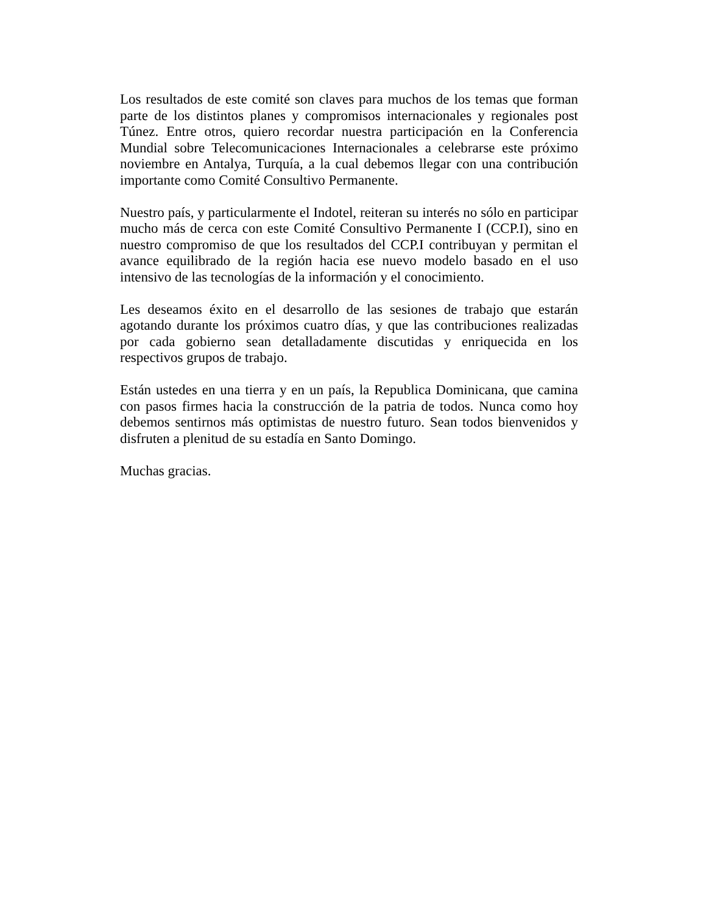Los resultados de este comité son claves para muchos de los temas que forman parte de los distintos planes y compromisos internacionales y regionales post Túnez. Entre otros, quiero recordar nuestra participación en la Conferencia Mundial sobre Telecomunicaciones Internacionales a celebrarse este próximo noviembre en Antalya, Turquía, a la cual debemos llegar con una contribución importante como Comité Consultivo Permanente.
Nuestro país, y particularmente el Indotel, reiteran su interés no sólo en participar mucho más de cerca con este Comité Consultivo Permanente I (CCP.I), sino en nuestro compromiso de que los resultados del CCP.I contribuyan y permitan el avance equilibrado de la región hacia ese nuevo modelo basado en el uso intensivo de las tecnologías de la información y el conocimiento.
Les deseamos éxito en el desarrollo de las sesiones de trabajo que estarán agotando durante los próximos cuatro días, y que las contribuciones realizadas por cada gobierno sean detalladamente discutidas y enriquecida en los respectivos grupos de trabajo.
Están ustedes en una tierra y en un país, la Republica Dominicana, que camina con pasos firmes hacia la construcción de la patria de todos. Nunca como hoy debemos sentirnos más optimistas de nuestro futuro. Sean todos bienvenidos y disfruten a plenitud de su estadía en Santo Domingo.
Muchas gracias.